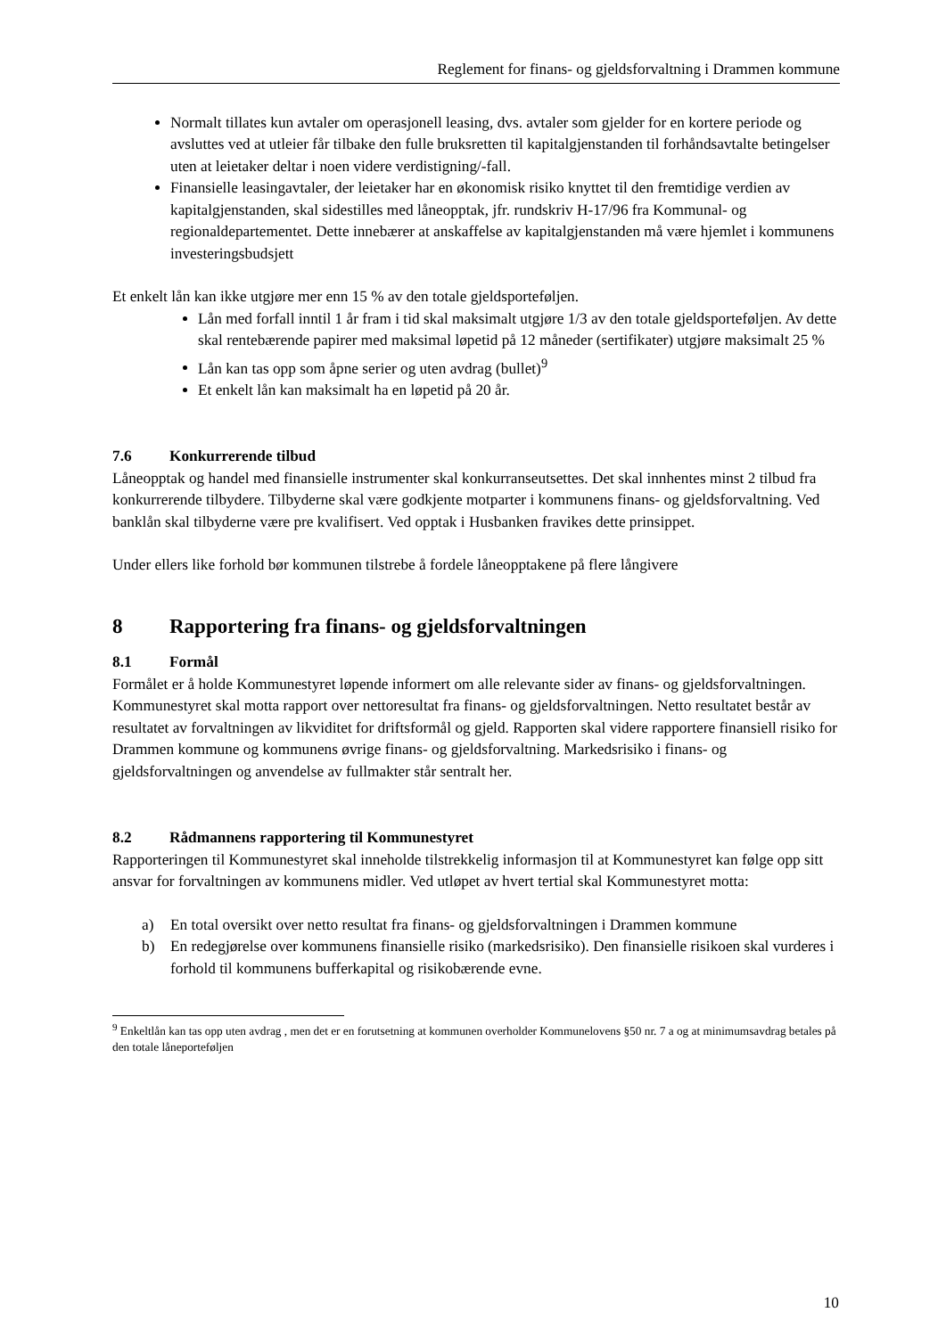Reglement for finans- og gjeldsforvaltning i Drammen kommune
Normalt tillates kun avtaler om operasjonell leasing, dvs. avtaler som gjelder for en kortere periode og avsluttes ved at utleier får tilbake den fulle bruksretten til kapitalgjenstanden til forhåndsavtalte betingelser uten at leietaker deltar i noen videre verdistigning/-fall.
Finansielle leasingavtaler, der leietaker har en økonomisk risiko knyttet til den fremtidige verdien av kapitalgjenstanden, skal sidestilles med låneopptak, jfr. rundskriv H-17/96 fra Kommunal- og regionaldepartementet. Dette innebærer at anskaffelse av kapitalgjenstanden må være hjemlet i kommunens investeringsbudsjett
Et enkelt lån kan ikke utgjøre mer enn 15 % av den totale gjeldsporteføljen.
Lån med forfall inntil 1 år fram i tid skal maksimalt utgjøre 1/3 av den totale gjeldsporteføljen. Av dette skal rentebærende papirer med maksimal løpetid på 12 måneder (sertifikater) utgjøre maksimalt 25 %
Lån kan tas opp som åpne serier og uten avdrag (bullet)<sup>9</sup>
Et enkelt lån kan maksimalt ha en løpetid på 20 år.
7.6 Konkurrerende tilbud
Låneopptak og handel med finansielle instrumenter skal konkurranseutsettes. Det skal innhentes minst 2 tilbud fra konkurrerende tilbydere. Tilbyderne skal være godkjente motparter i kommunens finans- og gjeldsforvaltning. Ved banklån skal tilbyderne være pre kvalifisert. Ved opptak i Husbanken fravikes dette prinsippet.
Under ellers like forhold bør kommunen tilstrebe å fordele låneopptakene på flere långivere
8 Rapportering fra finans- og gjeldsforvaltningen
8.1 Formål
Formålet er å holde Kommunestyret løpende informert om alle relevante sider av finans- og gjeldsforvaltningen. Kommunestyret skal motta rapport over nettoresultat fra finans- og gjeldsforvaltningen. Netto resultatet består av resultatet av forvaltningen av likviditet for driftsformål og gjeld. Rapporten skal videre rapportere finansiell risiko for Drammen kommune og kommunens øvrige finans- og gjeldsforvaltning. Markedsrisiko i finans- og gjeldsforvaltningen og anvendelse av fullmakter står sentralt her.
8.2 Rådmannens rapportering til Kommunestyret
Rapporteringen til Kommunestyret skal inneholde tilstrekkelig informasjon til at Kommunestyret kan følge opp sitt ansvar for forvaltningen av kommunens midler. Ved utløpet av hvert tertial skal Kommunestyret motta:
a) En total oversikt over netto resultat fra finans- og gjeldsforvaltningen i Drammen kommune
b) En redegjørelse over kommunens finansielle risiko (markedsrisiko). Den finansielle risikoen skal vurderes i forhold til kommunens bufferkapital og risikobærende evne.
<sup>9</sup> Enkeltlån kan tas opp uten avdrag , men det er en forutsetning at kommunen overholder Kommunelovens §50 nr. 7 a og at minimumsavdrag betales på den totale låneporteføljen
10